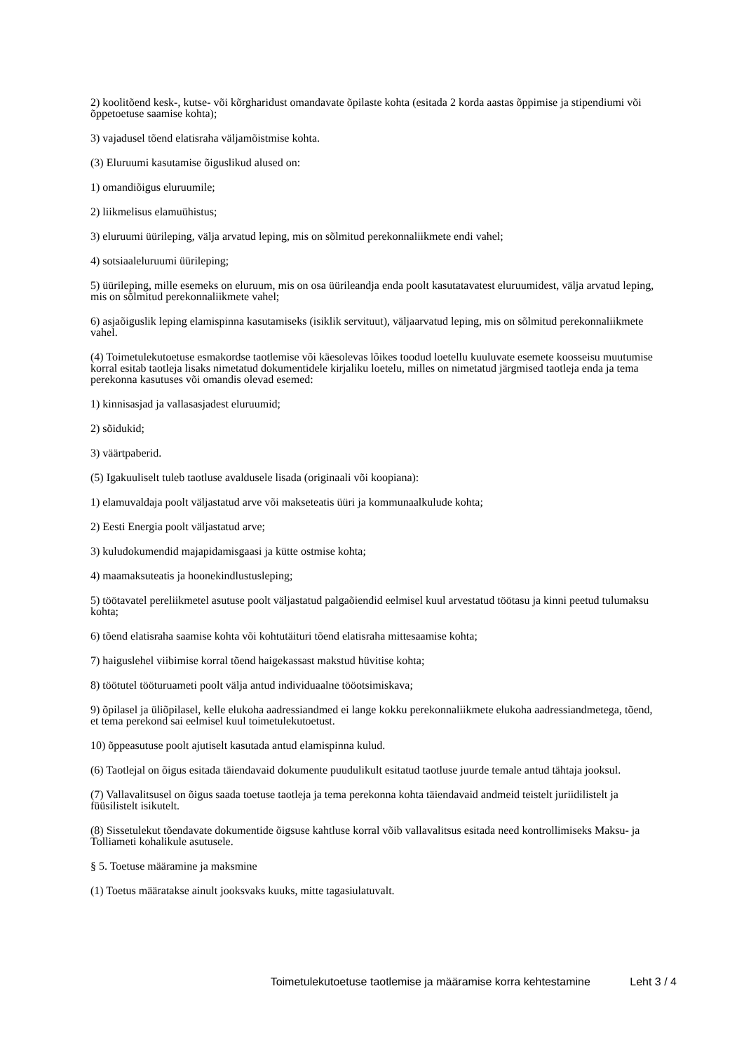2) koolitõend kesk-, kutse- või kõrgharidust omandavate õpilaste kohta (esitada 2 korda aastas õppimise ja stipendiumi või õppetoetuse saamise kohta);
3) vajadusel tõend elatisraha väljamõistmise kohta.
(3) Eluruumi kasutamise õiguslikud alused on:
1) omandiõigus eluruumile;
2) liikmelisus elamuühistus;
3) eluruumi üürileping, välja arvatud leping, mis on sõlmitud perekonnaliikmete endi vahel;
4) sotsiaaleluruumi üürileping;
5) üürileping, mille esemeks on eluruum, mis on osa üürileandja enda poolt kasutatavatest eluruumidest, välja arvatud leping, mis on sõlmitud perekonnaliikmete vahel;
6) asjaõiguslik leping elamispinna kasutamiseks (isiklik servituut), väljaarvatud leping, mis on sõlmitud perekonnaliikmete vahel.
(4) Toimetulekutoetuse esmakordse taotlemise või käesolevas lõikes toodud loetellu kuuluvate esemete koosseisu muutumise korral esitab taotleja lisaks nimetatud dokumentidele kirjaliku loetelu, milles on nimetatud järgmised taotleja enda ja tema perekonna kasutuses või omandis olevad esemed:
1) kinnisasjad ja vallasasjadest eluruumid;
2) sõidukid;
3) väärtpaberid.
(5) Igakuuliselt tuleb taotluse avaldusele lisada (originaali või koopiana):
1) elamuvaldaja poolt väljastatud arve või makseteatis üüri ja kommunaalkulude kohta;
2) Eesti Energia poolt väljastatud arve;
3) kuludokumendid majapidamisgaasi ja kütte ostmise kohta;
4) maamaksuteatis ja hoonekindlustusleping;
5) töötavatel pereliikmetel asutuse poolt väljastatud palgaõiendid eelmisel kuul arvestatud töötasu ja kinni peetud tulumaksu kohta;
6) tõend elatisraha saamise kohta või kohtutäituri tõend elatisraha mittesaamise kohta;
7) haiguslehel viibimise korral tõend haigekassast makstud hüvitise kohta;
8) töötutel tööturuameti poolt välja antud individuaalne tööotsimiskava;
9) õpilasel ja üliõpilasel, kelle elukoha aadressiandmed ei lange kokku perekonnaliikmete elukoha aadressiandmetega, tõend, et tema perekond sai eelmisel kuul toimetulekutoetust.
10) õppeasutuse poolt ajutiselt kasutada antud elamispinna kulud.
(6) Taotlejal on õigus esitada täiendavaid dokumente puudulikult esitatud taotluse juurde temale antud tähtaja jooksul.
(7) Vallavalitsusel on õigus saada toetuse taotleja ja tema perekonna kohta täiendavaid andmeid teistelt juriidilistelt ja füüsilistelt isikutelt.
(8) Sissetulekut tõendavate dokumentide õigsuse kahtluse korral võib vallavalitsus esitada need kontrollimiseks Maksu- ja Tolliameti kohalikule asutusele.
§ 5. Toetuse määramine ja maksmine
(1) Toetus määratakse ainult jooksvaks kuuks, mitte tagasiulatuvalt.
Toimetulekutoetuse taotlemise ja määramise korra kehtestamine Leht 3 / 4